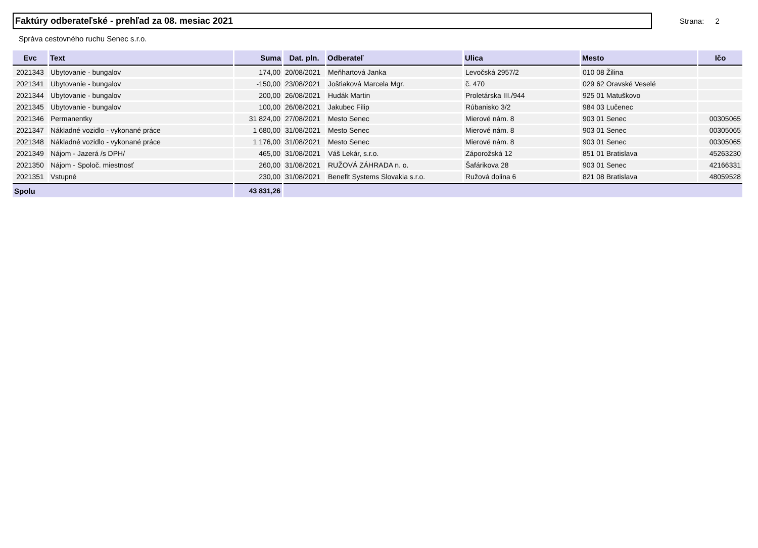Faktúry odberateľské - prehľad za 08. mesiac 2021
Strana: 2
Správa cestovného ruchu Senec s.r.o.
| Evc | Text | Suma | Dat. pln. | Odberateľ | Ulica | Mesto | Ičo |
| --- | --- | --- | --- | --- | --- | --- | --- |
| 2021343 | Ubytovanie - bungalov | 174,00 | 20/08/2021 | Meňhartová Janka | Levočská 2957/2 | 010 08 Žilina | |
| 2021341 | Ubytovanie - bungalov | -150,00 | 23/08/2021 | Joštiaková Marcela Mgr. | č. 470 | 029 62 Oravské Veselé | |
| 2021344 | Ubytovanie - bungalov | 200,00 | 26/08/2021 | Hudák Martin | Proletárska III./944 | 925 01 Matuškovo | |
| 2021345 | Ubytovanie - bungalov | 100,00 | 26/08/2021 | Jakubec Filip | Rúbanisko 3/2 | 984 03 Lučenec | |
| 2021346 | Permanentky | 31 824,00 | 27/08/2021 | Mesto Senec | Mierové nám. 8 | 903 01 Senec | 00305065 |
| 2021347 | Nákladné vozidlo - vykonané práce | 1 680,00 | 31/08/2021 | Mesto Senec | Mierové nám. 8 | 903 01 Senec | 00305065 |
| 2021348 | Nákladné vozidlo - vykonané práce | 1 176,00 | 31/08/2021 | Mesto Senec | Mierové nám. 8 | 903 01 Senec | 00305065 |
| 2021349 | Nájom - Jazerá /s DPH/ | 465,00 | 31/08/2021 | Váš Lekár, s.r.o. | Záporožská 12 | 851 01 Bratislava | 45263230 |
| 2021350 | Nájom - Spoloč. miestnosť | 260,00 | 31/08/2021 | RUŽOVÁ ZÁHRADA n. o. | Šafárikova 28 | 903 01 Senec | 42166331 |
| 2021351 | Vstupné | 230,00 | 31/08/2021 | Benefit Systems Slovakia s.r.o. | Ružová dolina 6 | 821 08 Bratislava | 48059528 |
| Spolu | | 43 831,26 | | | | | |